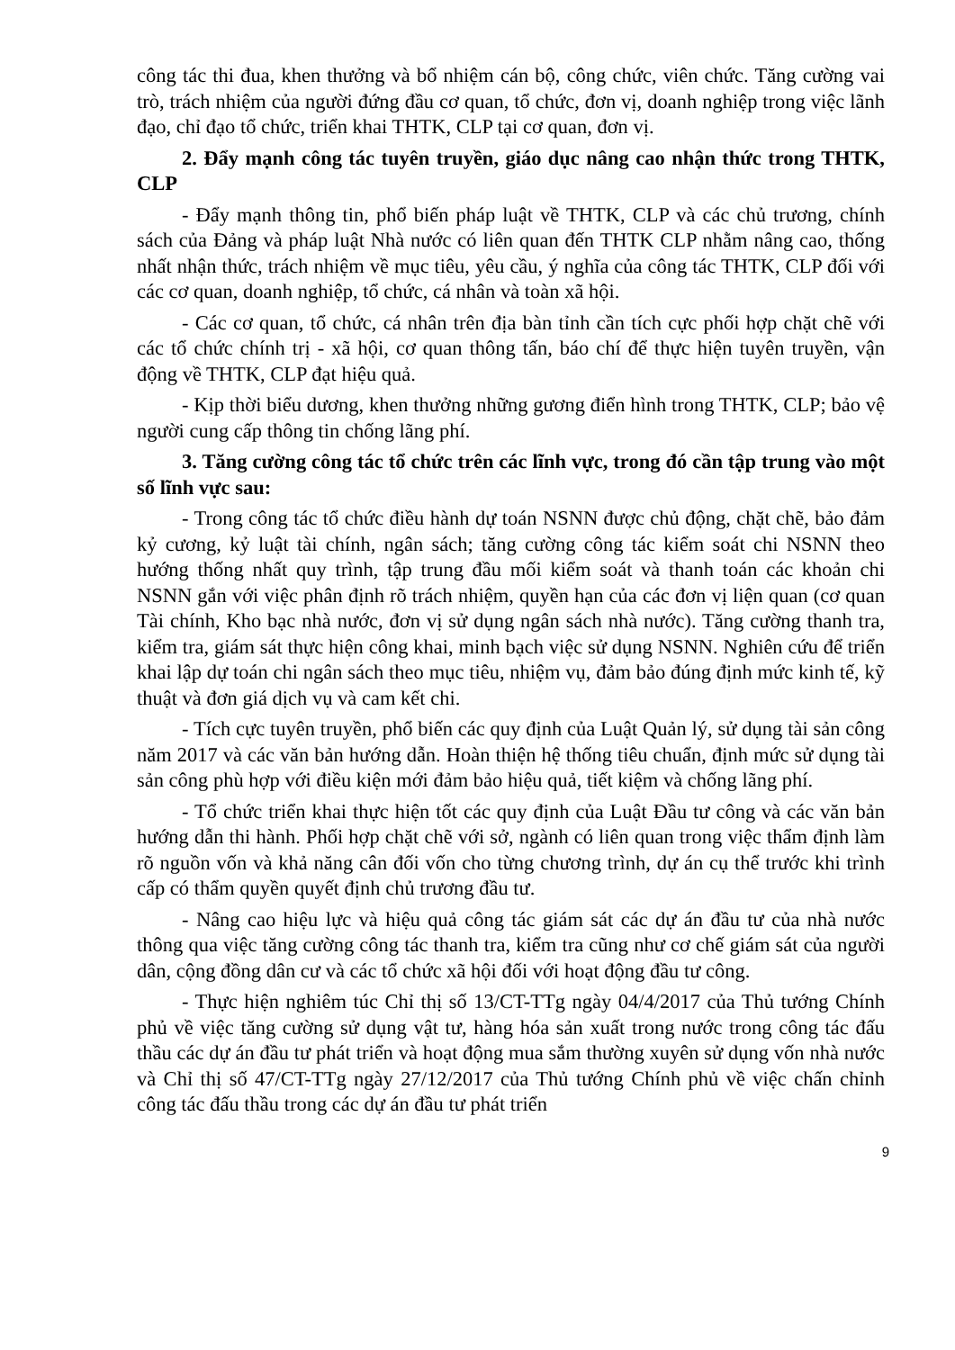công tác thi đua, khen thưởng và bổ nhiệm cán bộ, công chức, viên chức. Tăng cường vai trò, trách nhiệm của người đứng đầu cơ quan, tổ chức, đơn vị, doanh nghiệp trong việc lãnh đạo, chỉ đạo tổ chức, triển khai THTK, CLP tại cơ quan, đơn vị.
2. Đẩy mạnh công tác tuyên truyền, giáo dục nâng cao nhận thức trong THTK, CLP
- Đẩy mạnh thông tin, phổ biến pháp luật về THTK, CLP và các chủ trương, chính sách của Đảng và pháp luật Nhà nước có liên quan đến THTK CLP nhằm nâng cao, thống nhất nhận thức, trách nhiệm về mục tiêu, yêu cầu, ý nghĩa của công tác THTK, CLP đối với các cơ quan, doanh nghiệp, tổ chức, cá nhân và toàn xã hội.
- Các cơ quan, tổ chức, cá nhân trên địa bàn tỉnh cần tích cực phối hợp chặt chẽ với các tổ chức chính trị - xã hội, cơ quan thông tấn, báo chí để thực hiện tuyên truyền, vận động về THTK, CLP đạt hiệu quả.
- Kịp thời biểu dương, khen thưởng những gương điển hình trong THTK, CLP; bảo vệ người cung cấp thông tin chống lãng phí.
3. Tăng cường công tác tổ chức trên các lĩnh vực, trong đó cần tập trung vào một số lĩnh vực sau:
- Trong công tác tổ chức điều hành dự toán NSNN được chủ động, chặt chẽ, bảo đảm kỷ cương, kỷ luật tài chính, ngân sách; tăng cường công tác kiểm soát chi NSNN theo hướng thống nhất quy trình, tập trung đầu mối kiểm soát và thanh toán các khoản chi NSNN gắn với việc phân định rõ trách nhiệm, quyền hạn của các đơn vị liện quan (cơ quan Tài chính, Kho bạc nhà nước, đơn vị sử dụng ngân sách nhà nước). Tăng cường thanh tra, kiểm tra, giám sát thực hiện công khai, minh bạch việc sử dụng NSNN. Nghiên cứu để triển khai lập dự toán chi ngân sách theo mục tiêu, nhiệm vụ, đảm bảo đúng định mức kinh tế, kỹ thuật và đơn giá dịch vụ và cam kết chi.
- Tích cực tuyên truyền, phổ biến các quy định của Luật Quản lý, sử dụng tài sản công năm 2017 và các văn bản hướng dẫn. Hoàn thiện hệ thống tiêu chuẩn, định mức sử dụng tài sản công phù hợp với điều kiện mới đảm bảo hiệu quả, tiết kiệm và chống lãng phí.
- Tổ chức triển khai thực hiện tốt các quy định của Luật Đầu tư công và các văn bản hướng dẫn thi hành. Phối hợp chặt chẽ với sở, ngành có liên quan trong việc thẩm định làm rõ nguồn vốn và khả năng cân đối vốn cho từng chương trình, dự án cụ thể trước khi trình cấp có thẩm quyền quyết định chủ trương đầu tư.
- Nâng cao hiệu lực và hiệu quả công tác giám sát các dự án đầu tư của nhà nước thông qua việc tăng cường công tác thanh tra, kiểm tra cũng như cơ chế giám sát của người dân, cộng đồng dân cư và các tổ chức xã hội đối với hoạt động đầu tư công.
- Thực hiện nghiêm túc Chỉ thị số 13/CT-TTg ngày 04/4/2017 của Thủ tướng Chính phủ về việc tăng cường sử dụng vật tư, hàng hóa sản xuất trong nước trong công tác đấu thầu các dự án đầu tư phát triển và hoạt động mua sắm thường xuyên sử dụng vốn nhà nước và Chỉ thị số 47/CT-TTg ngày 27/12/2017 của Thủ tướng Chính phủ về việc chấn chỉnh công tác đấu thầu trong các dự án đầu tư phát triển
9